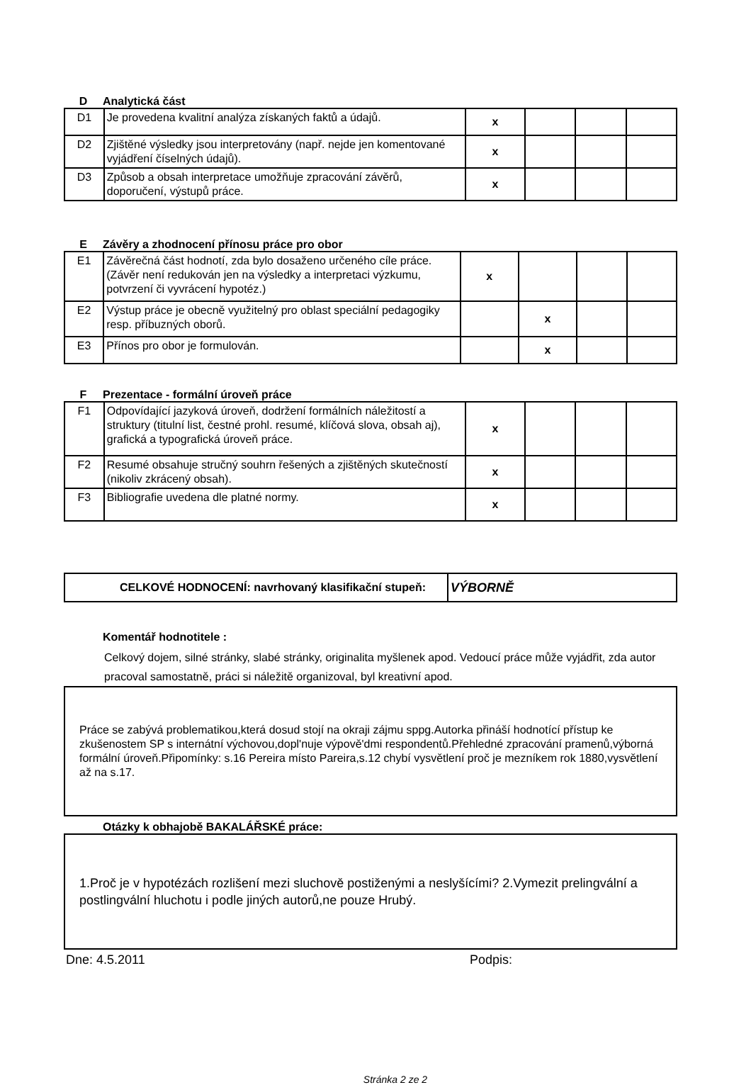D Analytická část
| D1 | Je provedena kvalitní analýza získaných faktů a údajů. | x | | | |
| D2 | Zjištěné výsledky jsou interpretovány (např. nejde jen komentované vyjádření číselných údajů). | x | | | |
| D3 | Způsob a obsah interpretace umožňuje zpracování závěrů, doporučení, výstupů práce. | x | | | |
E Závěry a zhodnocení přínosu práce pro obor
| E1 | Závěrečná část hodnotí, zda bylo dosaženo určeného cíle práce. (Závěr není redukován jen na výsledky a interpretaci výzkumu, potvrzení či vyvrácení hypotéz.) | x | | | |
| E2 | Výstup práce je obecně využitelný pro oblast speciální pedagogiky resp. příbuzných oborů. | | x | | |
| E3 | Přínos pro obor je formulován. | | x | | |
F Prezentace - formální úroveň práce
| F1 | Odpovídající jazyková úroveň, dodržení formálních náležitostí a struktury (titulní list, čestné prohl. resumé, klíčová slova, obsah aj), grafická a typografická úroveň práce. | x | | | |
| F2 | Resumé obsahuje stručný souhrn řešených a zjištěných skutečností (nikoliv zkrácený obsah). | x | | | |
| F3 | Bibliografie uvedena dle platné normy. | x | | | |
| CELKOVÉ HODNOCENÍ: navrhovaný klasifikační stupeň: | VÝBORNĚ |
Komentář hodnotitele :
Celkový dojem, silné stránky, slabé stránky, originalita myšlenek apod. Vedoucí práce může vyjádřit, zda autor pracoval samostatně, práci si náležitě organizoval, byl kreativní apod.
Práce se zabývá problematikou,která dosud stojí na okraji zájmu sppg.Autorka přináší hodnotící přístup ke zkušenostem SP s internátní výchovou,dopl'nuje výpově'dmi respondentů.Přehledné zpracování pramenů,výborná formální úroveň.Připomínky: s.16 Pereira místo Pareira,s.12 chybí vysvětlení proč je mezníkem rok 1880,vysvětlení až na s.17.
Otázky k obhajobě BAKALÁŘSKÉ práce:
1.Proč je v hypotézách rozlišení mezi sluchově postiženými a neslyšícími? 2.Vymezit prelingvální a postlingvální hluchotu i podle jiných autorů,ne pouze Hrubý.
Dne: 4.5.2011 Podpis:
Stránka 2 ze 2